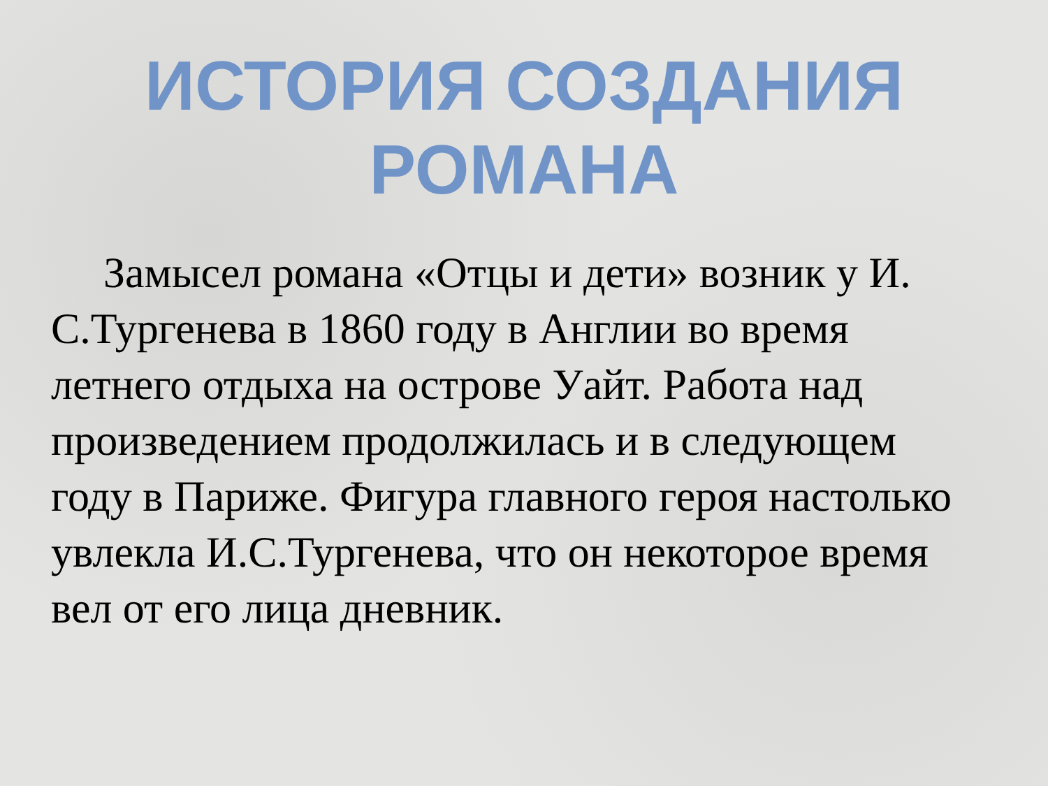ИСТОРИЯ СОЗДАНИЯ
РОМАНА
Замысел романа «Отцы и дети» возник у И. С.Тургенева в 1860 году в Англии во время летнего отдыха на острове Уайт. Работа над произведением продолжилась и в следующем году в Париже. Фигура главного героя настолько увлекла И.С.Тургенева, что он некоторое время вел от его лица дневник.